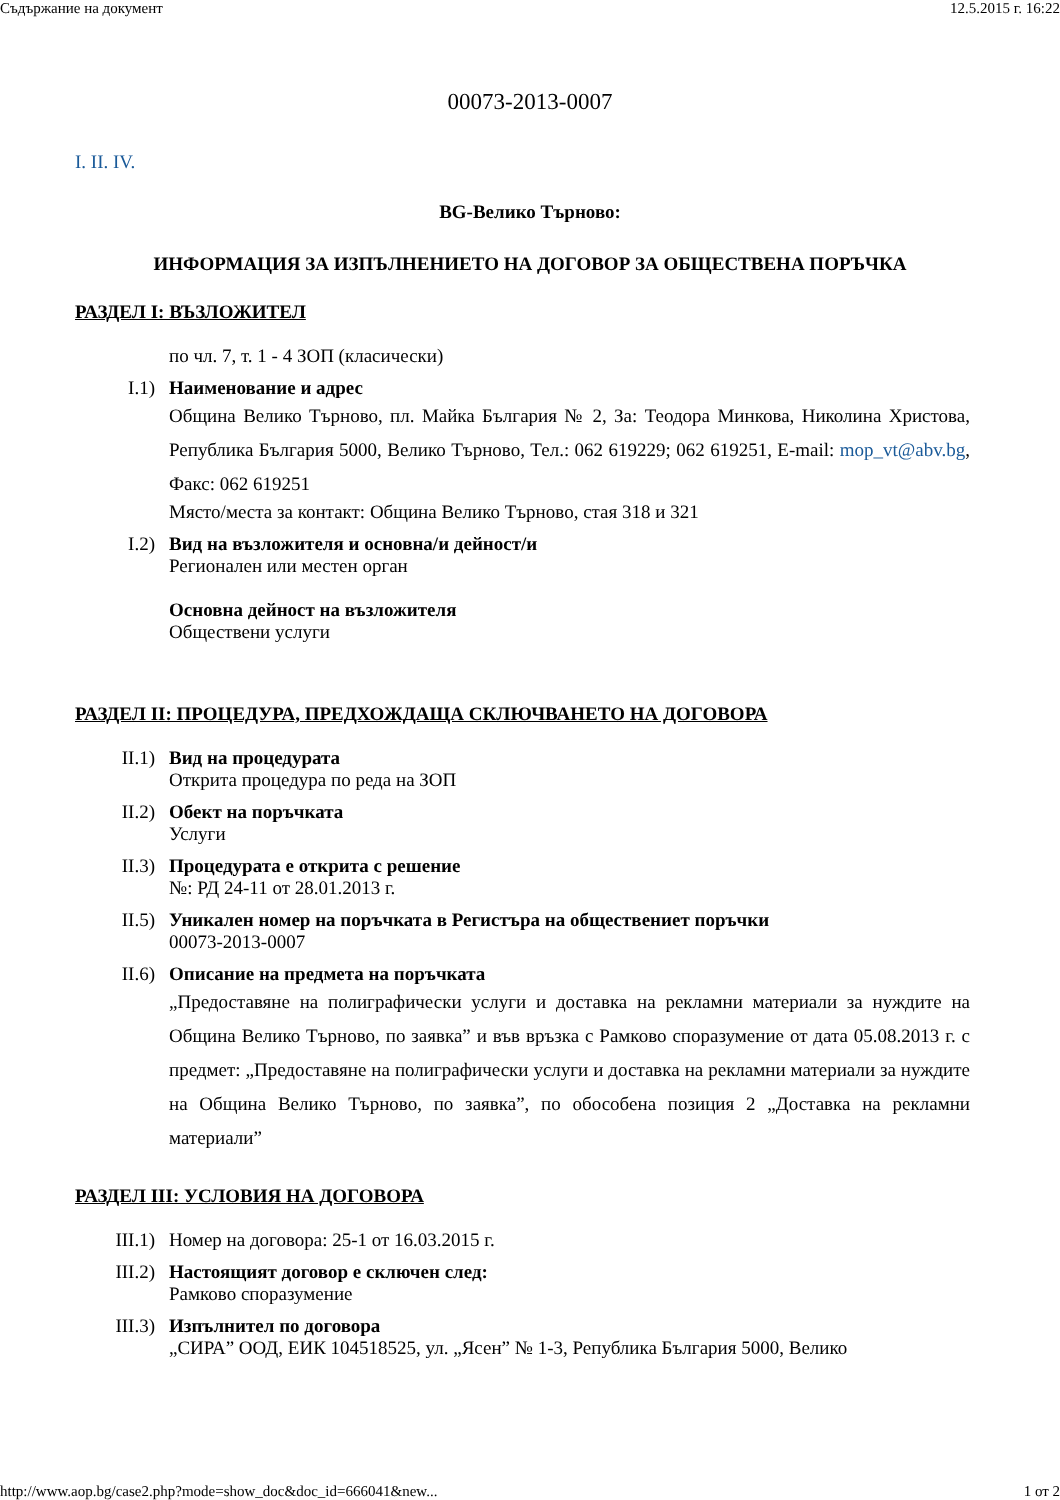Съдържание на документ 12.5.2015 г. 16:22
00073-2013-0007
I. II. IV.
BG-Велико Търново:
ИНФОРМАЦИЯ ЗА ИЗПЪЛНЕНИЕТО НА ДОГОВОР ЗА ОБЩЕСТВЕНА ПОРЪЧКА
РАЗДЕЛ I: ВЪЗЛОЖИТЕЛ
по чл. 7, т. 1 - 4 ЗОП (класически)
I.1) Наименование и адрес
Община Велико Търново, пл. Майка България № 2, За: Теодора Минкова, Николина Христова, Република България 5000, Велико Търново, Тел.: 062 619229; 062 619251, E-mail: mop_vt@abv.bg, Факс: 062 619251
Място/места за контакт: Община Велико Търново, стая 318 и 321
I.2) Вид на възложителя и основна/и дейност/и
Регионален или местен орган
Основна дейност на възложителя
Обществени услуги
РАЗДЕЛ II: ПРОЦЕДУРА, ПРЕДХОЖДАЩА СКЛЮЧВАНЕТО НА ДОГОВОРА
II.1) Вид на процедурата
Открита процедура по реда на ЗОП
II.2) Обект на поръчката
Услуги
II.3) Процедурата е открита с решение
№: РД 24-11 от 28.01.2013 г.
II.5) Уникален номер на поръчката в Регистъра на обществениет поръчки
00073-2013-0007
II.6) Описание на предмета на поръчката
„Предоставяне на полиграфически услуги и доставка на рекламни материали за нуждите на Община Велико Търново, по заявка” и във връзка с Рамково споразумение от дата 05.08.2013 г. с предмет: „Предоставяне на полиграфически услуги и доставка на рекламни материали за нуждите на Община Велико Търново, по заявка”, по обособена позиция 2 „Доставка на рекламни материали”
РАЗДЕЛ III: УСЛОВИЯ НА ДОГОВОРА
III.1) Номер на договора: 25-1 от 16.03.2015 г.
III.2) Настоящият договор е сключен след:
Рамково споразумение
III.3) Изпълнител по договора
„СИРА” ООД, ЕИК 104518525, ул. „Ясен” № 1-3, Република България 5000, Велико
http://www.aop.bg/case2.php?mode=show_doc&doc_id=666041&new... 1 от 2